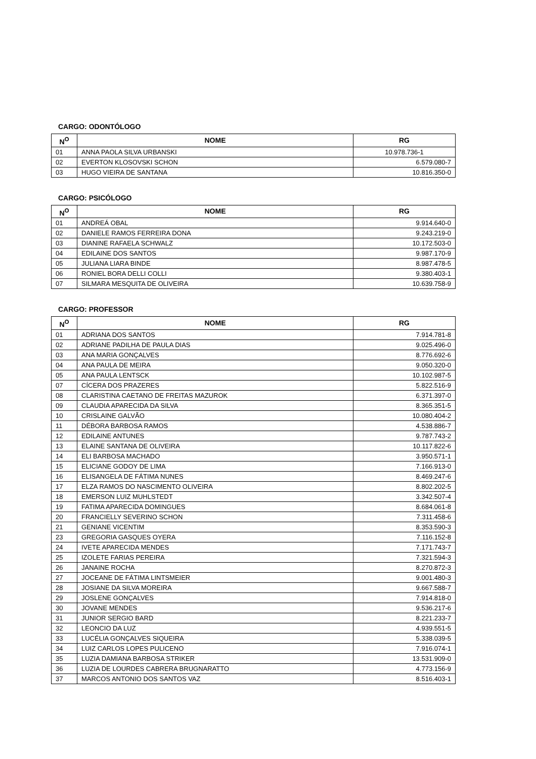CARGO: ODONTÓLOGO
| N<sup>O</sup> | NOME | RG |
| --- | --- | --- |
| 01 | ANNA PAOLA SILVA URBANSKI | 10.978.736-1 |
| 02 | EVERTON KLOSOVSKI SCHON | 6.579.080-7 |
| 03 | HUGO VIEIRA DE SANTANA | 10.816.350-0 |
CARGO: PSICÓLOGO
| N<sup>O</sup> | NOME | RG |
| --- | --- | --- |
| 01 | ANDREÁ OBAL | 9.914.640-0 |
| 02 | DANIELE RAMOS FERREIRA DONA | 9.243.219-0 |
| 03 | DIANINE RAFAELA SCHWALZ | 10.172.503-0 |
| 04 | EDILAINE DOS SANTOS | 9.987.170-9 |
| 05 | JULIANA LIARA BINDE | 8.987.478-5 |
| 06 | RONIEL BORA DELLI COLLI | 9.380.403-1 |
| 07 | SILMARA MESQUITA DE OLIVEIRA | 10.639.758-9 |
CARGO: PROFESSOR
| N<sup>O</sup> | NOME | RG |
| --- | --- | --- |
| 01 | ADRIANA DOS SANTOS | 7.914.781-8 |
| 02 | ADRIANE PADILHA DE PAULA DIAS | 9.025.496-0 |
| 03 | ANA MARIA GONÇALVES | 8.776.692-6 |
| 04 | ANA PAULA DE MEIRA | 9.050.320-0 |
| 05 | ANA PAULA LENTSCK | 10.102.987-5 |
| 07 | CÍCERA DOS PRAZERES | 5.822.516-9 |
| 08 | CLARISTINA CAETANO DE FREITAS MAZUROK | 6.371.397-0 |
| 09 | CLAUDIA APARECIDA DA SILVA | 8.365.351-5 |
| 10 | CRISLAINE GALVÃO | 10.080.404-2 |
| 11 | DÉBORA BARBOSA RAMOS | 4.538.886-7 |
| 12 | EDILAINE ANTUNES | 9.787.743-2 |
| 13 | ELAINE SANTANA DE OLIVEIRA | 10.117.822-6 |
| 14 | ELI BARBOSA MACHADO | 3.950.571-1 |
| 15 | ELICIANE GODOY DE LIMA | 7.166.913-0 |
| 16 | ELISANGELA DE FÁTIMA NUNES | 8.469.247-6 |
| 17 | ELZA RAMOS DO NASCIMENTO OLIVEIRA | 8.802.202-5 |
| 18 | EMERSON LUIZ MUHLSTEDT | 3.342.507-4 |
| 19 | FATIMA APARECIDA DOMINGUES | 8.684.061-8 |
| 20 | FRANCIELLY SEVERINO SCHON | 7.311.458-6 |
| 21 | GENIANE VICENTIM | 8.353.590-3 |
| 23 | GREGORIA GASQUES OYERA | 7.116.152-8 |
| 24 | IVETE APARECIDA MENDES | 7.171.743-7 |
| 25 | IZOLETE FARIAS PEREIRA | 7.321.594-3 |
| 26 | JANAINE ROCHA | 8.270.872-3 |
| 27 | JOCEANE DE FÁTIMA LINTSMEIER | 9.001.480-3 |
| 28 | JOSIANE DA SILVA MOREIRA | 9.667.588-7 |
| 29 | JOSLENE GONÇALVES | 7.914.818-0 |
| 30 | JOVANE MENDES | 9.536.217-6 |
| 31 | JUNIOR SERGIO BARD | 8.221.233-7 |
| 32 | LEONCIO DA LUZ | 4.939.551-5 |
| 33 | LUCÉLIA GONÇALVES SIQUEIRA | 5.338.039-5 |
| 34 | LUIZ CARLOS LOPES PULICENO | 7.916.074-1 |
| 35 | LUZIA DAMIANA BARBOSA STRIKER | 13.531.909-0 |
| 36 | LUZIA DE LOURDES CABRERA BRUGNARATTO | 4.773.156-9 |
| 37 | MARCOS ANTONIO DOS SANTOS VAZ | 8.516.403-1 |